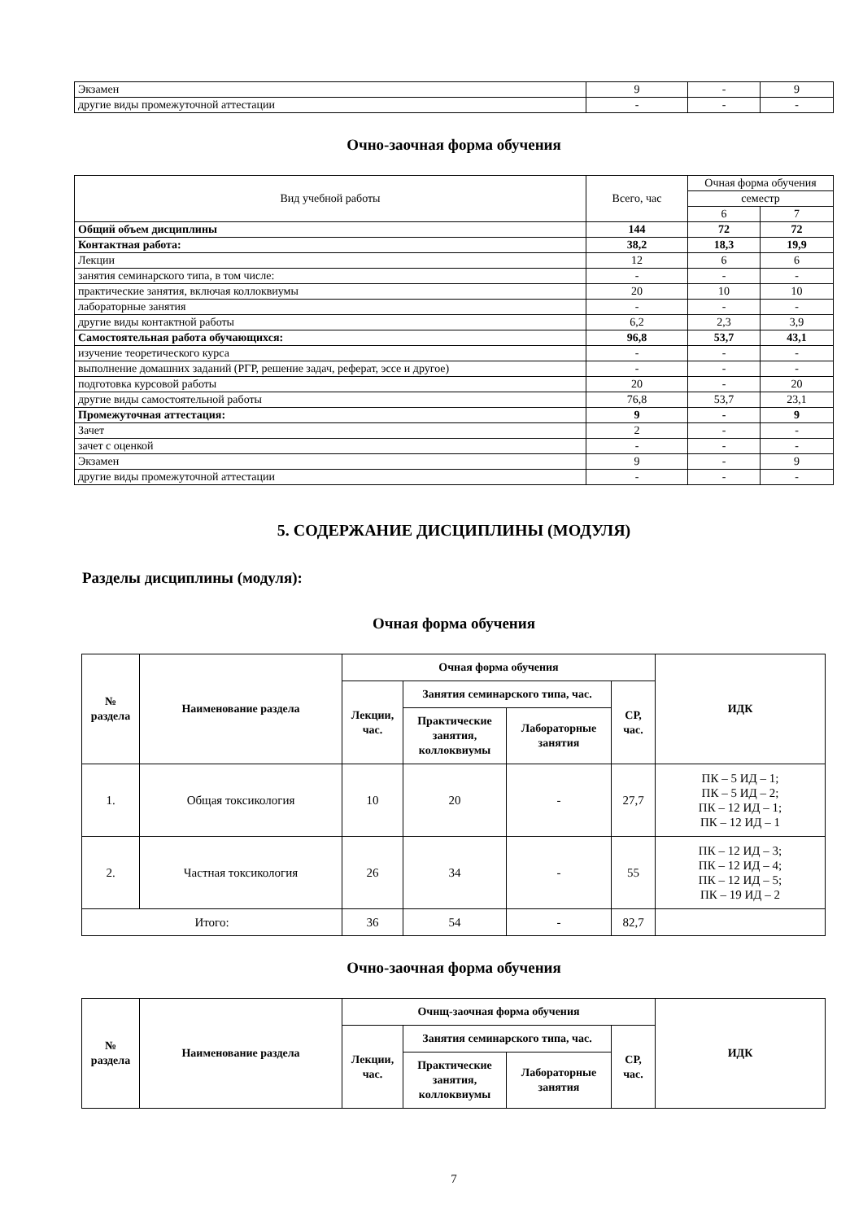| Экзамен | 9 | - | 9 |
| другие виды промежуточной аттестации | - | - | - |
Очно-заочная форма обучения
| Вид учебной работы | Всего, час | Очная форма обучения | |
| | | семестр | |
| | | 6 | 7 |
| Общий объем дисциплины | 144 | 72 | 72 |
| Контактная работа: | 38,2 | 18,3 | 19,9 |
| Лекции | 12 | 6 | 6 |
| занятия семинарского типа, в том числе: | - | - | - |
| практические занятия, включая коллоквиумы | 20 | 10 | 10 |
| лабораторные занятия | - | - | - |
| другие виды контактной работы | 6,2 | 2,3 | 3,9 |
| Самостоятельная работа обучающихся: | 96,8 | 53,7 | 43,1 |
| изучение теоретического курса | - | - | - |
| выполнение домашних заданий (РГР, решение задач, реферат, эссе и другое) | - | - | - |
| подготовка курсовой работы | 20 | - | 20 |
| другие виды самостоятельной работы | 76,8 | 53,7 | 23,1 |
| Промежуточная аттестация: | 9 | - | 9 |
| Зачет | 2 | - | - |
| зачет с оценкой | - | - | - |
| Экзамен | 9 | - | 9 |
| другие виды промежуточной аттестации | - | - | - |
5. СОДЕРЖАНИЕ ДИСЦИПЛИНЫ (МОДУЛЯ)
Разделы дисциплины (модуля):
Очная форма обучения
| № раздела | Наименование раздела | Очная форма обучения | | | | ИДК |
| --- | --- | --- | --- | --- | --- | --- |
| | | Лекции, час. | Занятия семинарского типа, час. | | СР, час. | |
| | | | Практические занятия, коллоквиумы | Лабораторные занятия | | |
| 1. | Общая токсикология | 10 | 20 | - | 27,7 | ПК – 5 ИД – 1; ПК – 5 ИД – 2; ПК – 12 ИД – 1; ПК – 12 ИД – 1 |
| 2. | Частная токсикология | 26 | 34 | - | 55 | ПК – 12 ИД – 3; ПК – 12 ИД – 4; ПК – 12 ИД – 5; ПК – 19 ИД – 2 |
| Итого: | | 36 | 54 | - | 82,7 | |
Очно-заочная форма обучения
| № раздела | Наименование раздела | Очнщ-заочная форма обучения | | | | ИДК |
| --- | --- | --- | --- | --- | --- | --- |
| | | Лекции, час. | Занятия семинарского типа, час. | | СР, час. | |
| | | | Практические занятия, коллоквиумы | Лабораторные занятия | | |
7